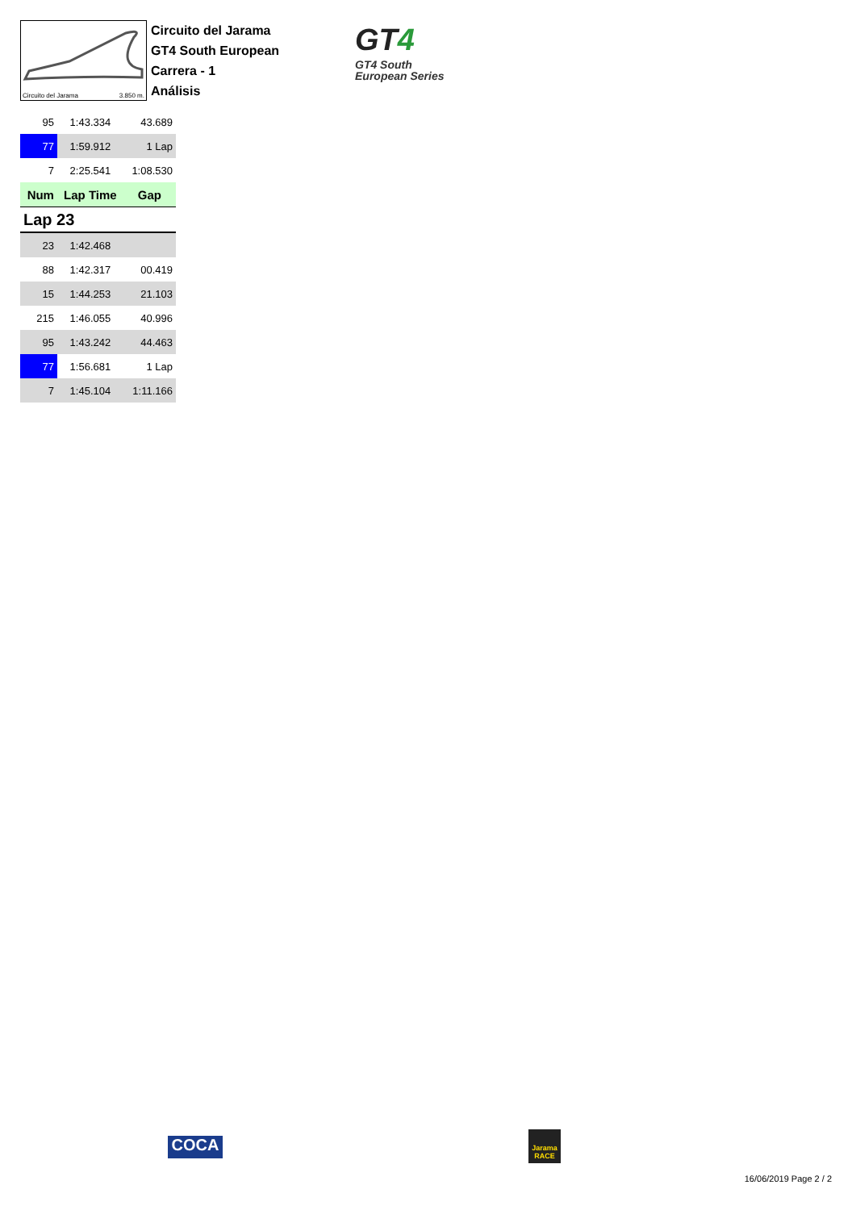Circuito del Jarama 3.850 m.
Circuito del Jarama
GT4 South European
Carrera - 1
Análisis
GT4
GT4 South
European Series
| 95 | 1:43.334 | 43.689 |
| 77 | 1:59.912 | 1 Lap |
| 7 | 2:25.541 | 1:08.530 |
| Num | Lap Time | Gap |
| Lap 23 | | |
| 23 | 1:42.468 | |
| 88 | 1:42.317 | 00.419 |
| 15 | 1:44.253 | 21.103 |
| 215 | 1:46.055 | 40.996 |
| 95 | 1:43.242 | 44.463 |
| 77 | 1:56.681 | 1 Lap |
| 7 | 1:45.104 | 1:11.166 |
COCA
Jarama
RACE
16/06/2019 Page 2 / 2